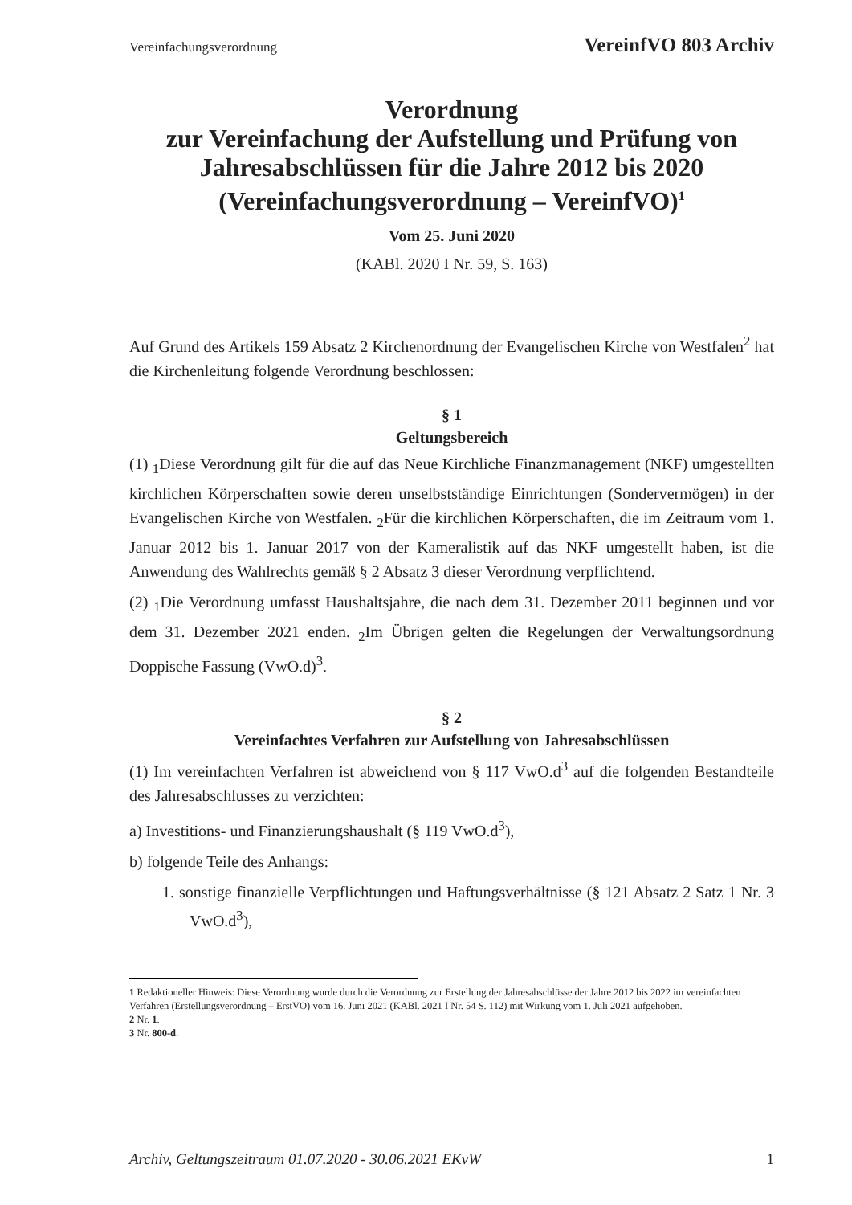Vereinfachungsverordnung VereinfVO 803 Archiv
Verordnung
zur Vereinfachung der Aufstellung und Prüfung von Jahresabschlüssen für die Jahre 2012 bis 2020
(Vereinfachungsverordnung – VereinfVO)<sup>1</sup>
Vom 25. Juni 2020
(KABl. 2020 I Nr. 59, S. 163)
Auf Grund des Artikels 159 Absatz 2 Kirchenordnung der Evangelischen Kirche von Westfalen<sup>2</sup> hat die Kirchenleitung folgende Verordnung beschlossen:
§ 1
Geltungsbereich
(1) <sub>1</sub>Diese Verordnung gilt für die auf das Neue Kirchliche Finanzmanagement (NKF) umgestellten kirchlichen Körperschaften sowie deren unselbstständige Einrichtungen (Sondervermögen) in der Evangelischen Kirche von Westfalen. <sub>2</sub>Für die kirchlichen Körperschaften, die im Zeitraum vom 1. Januar 2012 bis 1. Januar 2017 von der Kameralistik auf das NKF umgestellt haben, ist die Anwendung des Wahlrechts gemäß § 2 Absatz 3 dieser Verordnung verpflichtend.
(2) <sub>1</sub>Die Verordnung umfasst Haushaltsjahre, die nach dem 31. Dezember 2011 beginnen und vor dem 31. Dezember 2021 enden. <sub>2</sub>Im Übrigen gelten die Regelungen der Verwaltungsordnung Doppische Fassung (VwO.d)<sup>3</sup>.
§ 2
Vereinfachtes Verfahren zur Aufstellung von Jahresabschlüssen
(1) Im vereinfachten Verfahren ist abweichend von § 117 VwO.d<sup>3</sup> auf die folgenden Bestandteile des Jahresabschlusses zu verzichten:
a) Investitions- und Finanzierungshaushalt (§ 119 VwO.d<sup>3</sup>),
b) folgende Teile des Anhangs:
1. sonstige finanzielle Verpflichtungen und Haftungsverhältnisse (§ 121 Absatz 2 Satz 1 Nr. 3 VwO.d<sup>3</sup>),
1 Redaktioneller Hinweis: Diese Verordnung wurde durch die Verordnung zur Erstellung der Jahresabschlüsse der Jahre 2012 bis 2022 im vereinfachten Verfahren (Erstellungsverordnung – ErstVO) vom 16. Juni 2021 (KABl. 2021 I Nr. 54 S. 112) mit Wirkung vom 1. Juli 2021 aufgehoben.
2 Nr. 1.
3 Nr. 800-d.
Archiv, Geltungszeitraum 01.07.2020 - 30.06.2021 EKvW 1